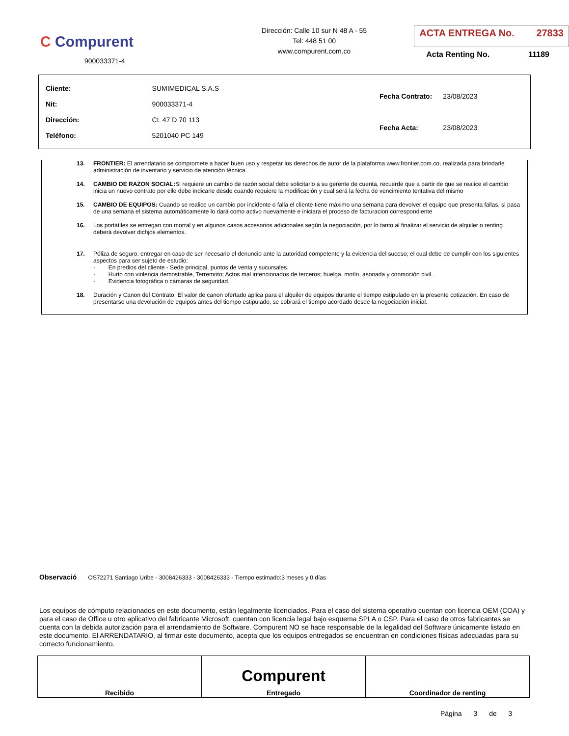C Compurent
900033371-4
Dirección: Calle 10 sur N 48 A - 55
Tel: 448 51 00
www.compurent.com.co
ACTA ENTREGA No. 27833
Acta Renting No. 11189
| Cliente: | SUMIMEDICAL S.A.S |
| Nit: | 900033371-4 |
| Dirección: | CL 47 D 70 113 |
| Teléfono: | 5201040 PC 149 |
| Fecha Contrato: | 23/08/2023 |
| Fecha Acta: | 23/08/2023 |
13. FRONTIER: El arrendatario se compromete a hacer buen uso y respetar los derechos de autor de la plataforma www.frontier.com.co, realizada para brindarle administración de inventario y servicio de atención técnica.
14. CAMBIO DE RAZON SOCIAL: Si requiere un cambio de razón social debe solicitarlo a su gerente de cuenta, recuerde que a partir de que se realice el cambio inicia un nuevo contrato por ello debe indicarle desde cuando requiere la modificación y cual será la fecha de vencimiento tentativa del mismo
15. CAMBIO DE EQUIPOS: Cuando se realice un cambio por incidente o falla el cliente tiene máximo una semana para devolver el equipo que presenta fallas, si pasa de una semana el sistema automáticamente lo dará como activo nuevamente e iniciara el proceso de facturacion correspondiente
16. Los portátiles se entregan con morral y en algunos casos accesorios adicionales según la negociación, por lo tanto al finalizar el servicio de alquiler o renting deberá devolver dichjos elementos.
17. Póliza de seguro: entregar en caso de ser necesario el denuncio ante la autoridad competente y la evidencia del suceso; el cual debe de cumplir con los siguientes aspectos para ser sujeto de estudio:
· En predios del cliente - Sede principal, puntos de venta y sucursales.
· Hurto con violencia demostrable, Terremoto; Actos mal intencionados de terceros; huelga, motín, asonada y conmoción civil.
· Evidencia fotográfica o cámaras de seguridad.
18. Duración y Canon del Contrato: El valor de canon ofertado aplica para el alquiler de equipos durante el tiempo estipulado en la presente cotización. En caso de presentarse una devolución de equipos antes del tiempo estipulado, se cobrará el tiempo acordado desde la negociación inicial.
Observació OS72271 Santiago Uribe - 3008426333 - 3008426333 - Tiempo estimado:3 meses y 0 días
Los equipos de cómputo relacionados en este documento, están legalmente licenciados. Para el caso del sistema operativo cuentan con licencia OEM (COA) y para el caso de Office u otro aplicativo del fabricante Microsoft, cuentan con licencia legal bajo esquema SPLA o CSP. Para el caso de otros fabricantes se cuenta con la debida autorización para el arrendamiento de Software. Compurent NO se hace responsable de la legalidad del Software únicamente listado en este documento. El ARRENDATARIO, al firmar este documento, acepta que los equipos entregados se encuentran en condiciones físicas adecuadas para su correcto funcionamiento.
| Recibido | Compurent Entregado | Coordinador de renting |
Página 3 de 3